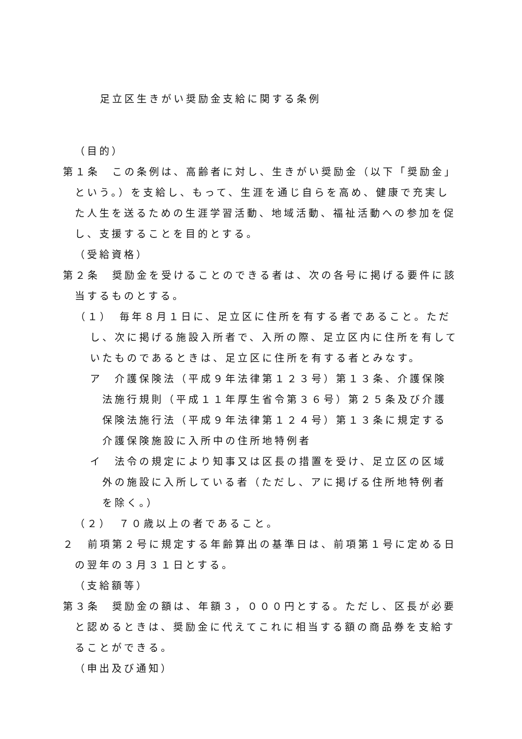足立区生きがい奨励金支給に関する条例
（目的）
第１条　この条例は、高齢者に対し、生きがい奨励金（以下「奨励金」という。）を支給し、もって、生涯を通じ自らを高め、健康で充実した人生を送るための生涯学習活動、地域活動、福祉活動への参加を促し、支援することを目的とする。
（受給資格）
第２条　奨励金を受けることのできる者は、次の各号に掲げる要件に該当するものとする。
（１）　毎年８月１日に、足立区に住所を有する者であること。ただし、次に掲げる施設入所者で、入所の際、足立区内に住所を有していたものであるときは、足立区に住所を有する者とみなす。
ア　介護保険法（平成９年法律第１２３号）第１３条、介護保険法施行規則（平成１１年厚生省令第３６号）第２５条及び介護保険法施行法（平成９年法律第１２４号）第１３条に規定する介護保険施設に入所中の住所地特例者
イ　法令の規定により知事又は区長の措置を受け、足立区の区域外の施設に入所している者（ただし、アに掲げる住所地特例者を除く。）
（２）　７０歳以上の者であること。
２　前項第２号に規定する年齢算出の基準日は、前項第１号に定める日の翌年の３月３１日とする。
（支給額等）
第３条　奨励金の額は、年額３，０００円とする。ただし、区長が必要と認めるときは、奨励金に代えてこれに相当する額の商品券を支給することができる。
（申出及び通知）